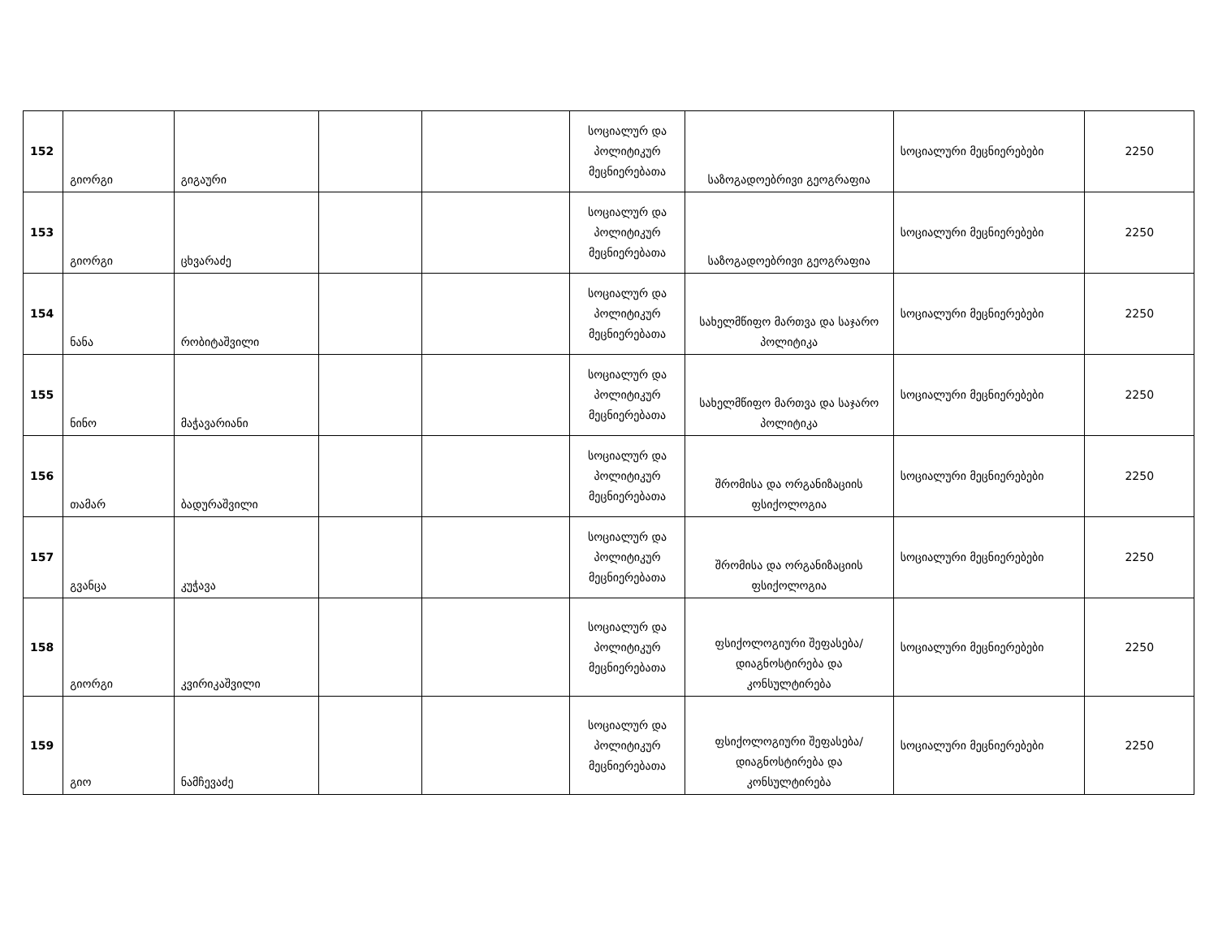| 152 | გიორგი | გიგაური | | | სოციალურ და პოლიტიკურ მეცნიერებათა | საზოგადოებრივი გეოგრაფია | სოციალური მეცნიერებები | 2250 |
| 153 | გიორგი | ცხვარაძე | | | სოციალურ და პოლიტიკურ მეცნიერებათა | საზოგადოებრივი გეოგრაფია | სოციალური მეცნიერებები | 2250 |
| 154 | ნანა | რობიტაშვილი | | | სოციალურ და პოლიტიკურ მეცნიერებათა | სახელმწიფო მართვა და საჯარო პოლიტიკა | სოციალური მეცნიერებები | 2250 |
| 155 | ნინო | მაჭავარიანი | | | სოციალურ და პოლიტიკურ მეცნიერებათა | სახელმწიფო მართვა და საჯარო პოლიტიკა | სოციალური მეცნიერებები | 2250 |
| 156 | თამარ | ბადურაშვილი | | | სოციალურ და პოლიტიკურ მეცნიერებათა | შრომისა და ორგანიზაციის ფსიქოლოგია | სოციალური მეცნიერებები | 2250 |
| 157 | გვანცა | კუჭავა | | | სოციალურ და პოლიტიკურ მეცნიერებათა | შრომისა და ორგანიზაციის ფსიქოლოგია | სოციალური მეცნიერებები | 2250 |
| 158 | გიორგი | კვირიკაშვილი | | | სოციალურ და პოლიტიკურ მეცნიერებათა | ფსიქოლოგიური შეფასება/დიაგნოსტირება და კონსულტირება | სოციალური მეცნიერებები | 2250 |
| 159 | გიო | ნამჩევაძე | | | სოციალურ და პოლიტიკურ მეცნიერებათა | ფსიქოლოგიური შეფასება/დიაგნოსტირება და კონსულტირება | სოციალური მეცნიერებები | 2250 |